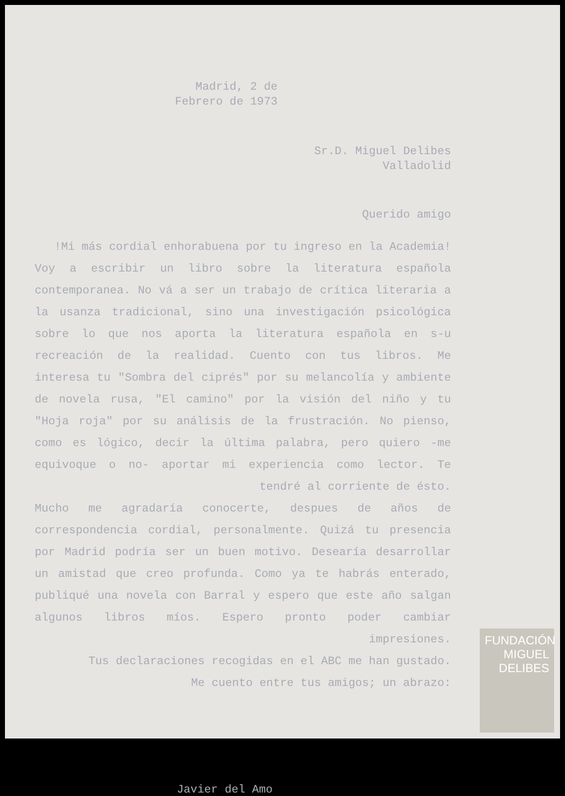Madrid, 2 de
Febrero de 1973
Sr.D. Miguel Delibes
Valladolid
Querido amigo
!Mi más cordial enhorabuena por tu ingreso en la Academia!
Voy a escribir un libro sobre la literatura española contemporanea. No vá a ser un trabajo de crítica literaria a la usanza tradicional, sino una investigación psicológica sobre lo que nos aporta la literatura española en s-u recreación de la realidad. Cuento con tus libros. Me interesa tu "Sombra del ciprés" por su melancolía y ambiente de novela rusa, "El camino" por la visión del niño y tu "Hoja roja" por su análisis de la frustración. No pienso, como es lógico, decir la última palabra, pero quiero -me equivoque o no- aportar mi experiencia como lector. Te tendré al corriente de ésto.
Mucho me agradaría conocerte, despues de años de correspondencia cordial, personalmente. Quizá tu presencia por Madrid podría ser un buen motivo. Desearía desarrollar un amistad que creo profunda. Como ya te habrás enterado, publiqué una novela con Barral y espero que este año salgan algunos libros míos. Espero pronto poder cambiar impresiones.
Tus declaraciones recogidas en el ABC me han gustado.
Me cuento entre tus amigos; un abrazo:
Javier del Amo
FUNDACIÓN
MIGUEL
DELIBES